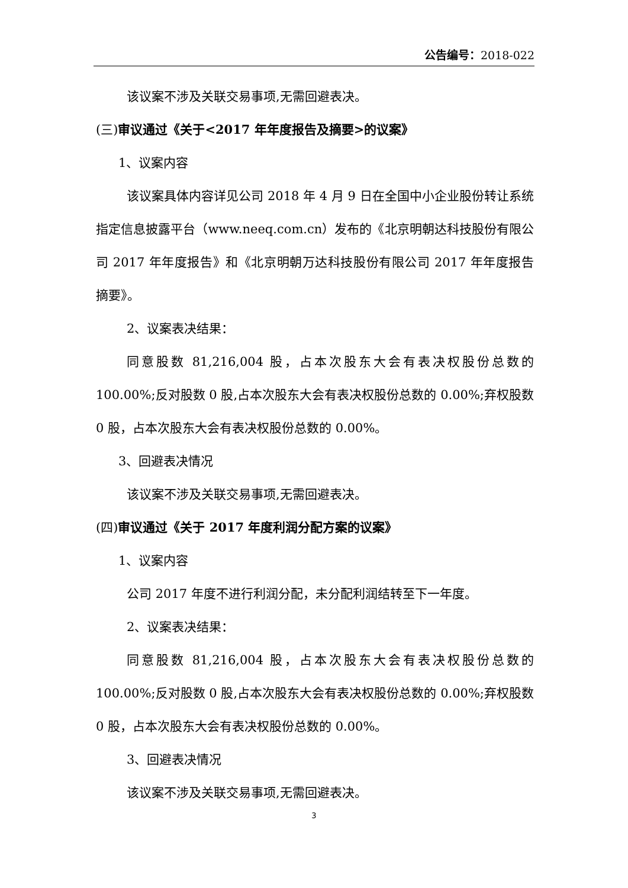公告编号：2018-022
该议案不涉及关联交易事项,无需回避表决。
(三) 审议通过《关于<2017 年年度报告及摘要>的议案》
1、议案内容
该议案具体内容详见公司 2018 年 4 月 9 日在全国中小企业股份转让系统指定信息披露平台（www.neeq.com.cn）发布的《北京明朝达科技股份有限公司 2017 年年度报告》和《北京明朝万达科技股份有限公司 2017 年年度报告摘要》。
2、议案表决结果：
同意股数 81,216,004 股，占本次股东大会有表决权股份总数的 100.00%;反对股数 0 股,占本次股东大会有表决权股份总数的 0.00%;弃权股数 0 股，占本次股东大会有表决权股份总数的 0.00%。
3、回避表决情况
该议案不涉及关联交易事项,无需回避表决。
(四) 审议通过《关于 2017 年度利润分配方案的议案》
1、议案内容
公司 2017 年度不进行利润分配，未分配利润结转至下一年度。
2、议案表决结果：
同意股数 81,216,004 股，占本次股东大会有表决权股份总数的 100.00%;反对股数 0 股,占本次股东大会有表决权股份总数的 0.00%;弃权股数 0 股，占本次股东大会有表决权股份总数的 0.00%。
3、回避表决情况
该议案不涉及关联交易事项,无需回避表决。
3